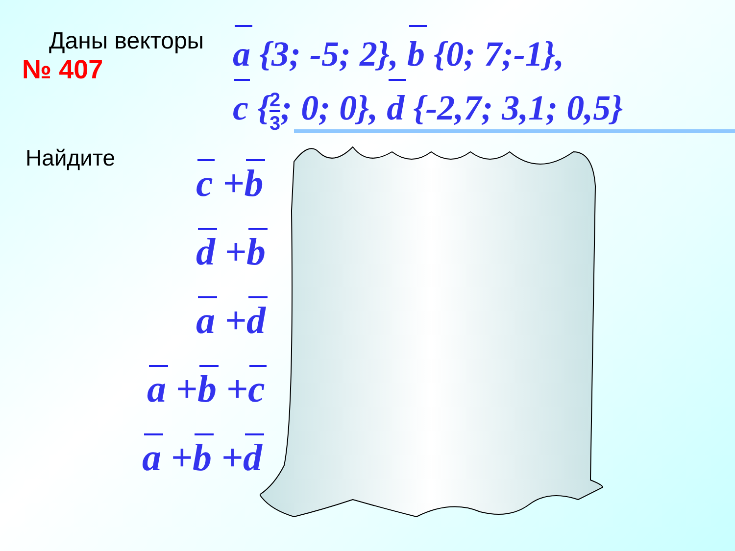Даны векторы
№ 407
a {3; -5; 2}, b {0; 7;-1},
c {2 3; 0; 0}, d {-2,7; 3,1; 0,5}
Найдите
c +b
d +b
a +d
a +b +c
a +b +d